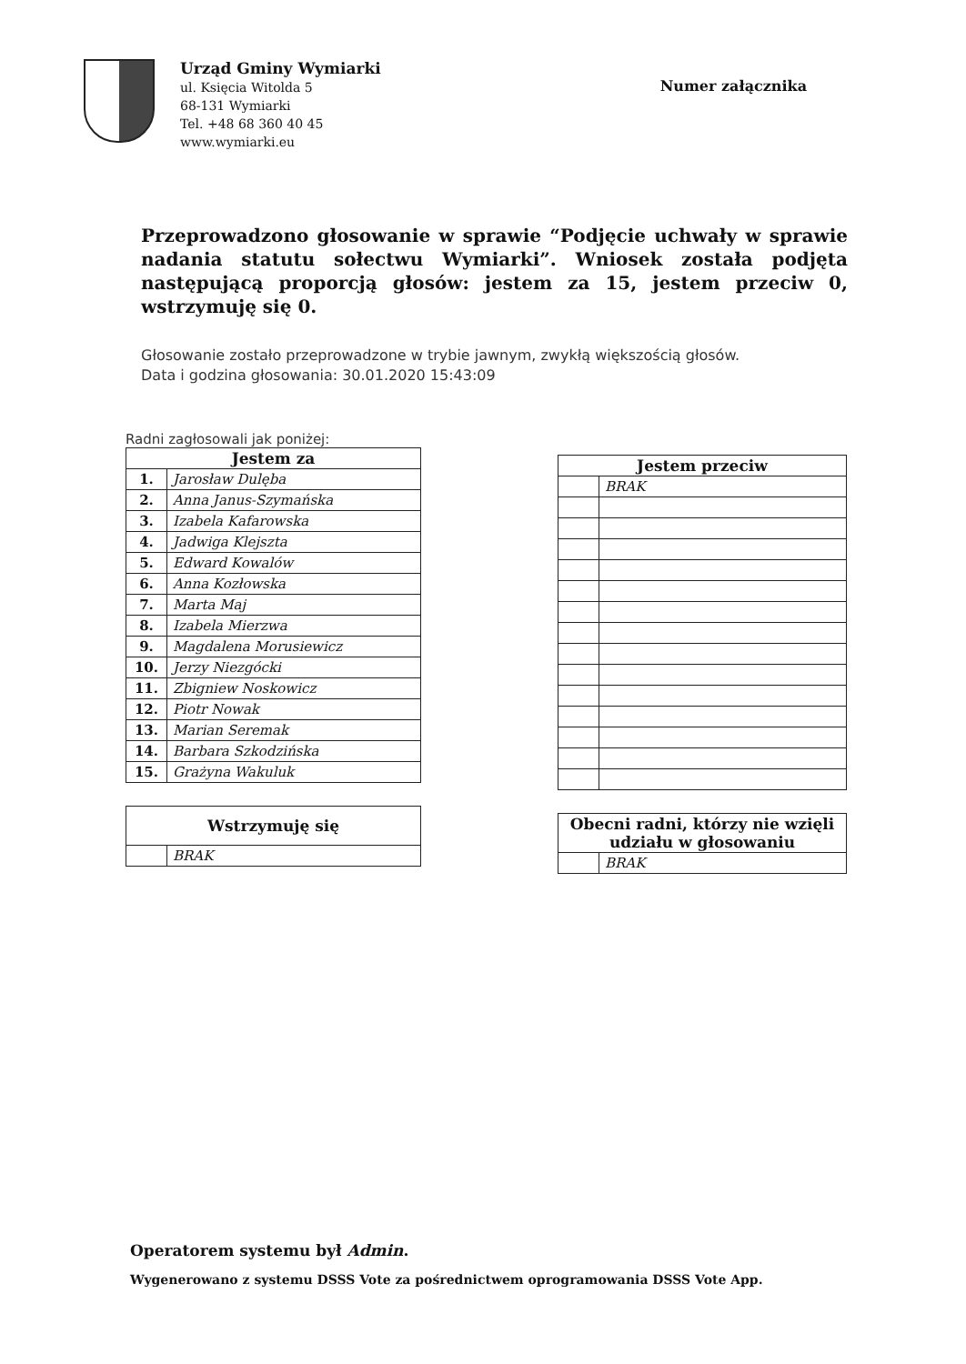Urząd Gminy Wymiarki
ul. Księcia Witolda 5
68-131 Wymiarki
Tel. +48 68 360 40 45
www.wymiarki.eu
Numer załącznika
Przeprowadzono głosowanie w sprawie “Podjęcie uchwały w sprawie nadania statutu sołectwu Wymiarki”. Wniosek została podjęta następującą proporcją głosów: jestem za 15, jestem przeciw 0, wstrzymuję się 0.
Głosowanie zostało przeprowadzone w trybie jawnym, zwykłą większością głosów.
Data i godzina głosowania: 30.01.2020 15:43:09
Radni zagłosowali jak poniżej:
| Jestem za | |
| --- | --- |
| 1. | Jarosław Dulęba |
| 2. | Anna Janus-Szymańska |
| 3. | Izabela Kafarowska |
| 4. | Jadwiga Klejszta |
| 5. | Edward Kowalów |
| 6. | Anna Kozłowska |
| 7. | Marta Maj |
| 8. | Izabela Mierzwa |
| 9. | Magdalena Morusiewicz |
| 10. | Jerzy Niezgócki |
| 11. | Zbigniew Noskowicz |
| 12. | Piotr Nowak |
| 13. | Marian Seremak |
| 14. | Barbara Szkodzińska |
| 15. | Grażyna Wakuluk |
| Wstrzymuję się | |
| --- | --- |
| | BRAK |
| Jestem przeciw | |
| --- | --- |
| | BRAK |
| Obecni radni, którzy nie wzięli udziału w głosowaniu | |
| --- | --- |
| | BRAK |
Operatorem systemu był Admin.
Wygenerowano z systemu DSSS Vote za pośrednictwem oprogramowania DSSS Vote App.